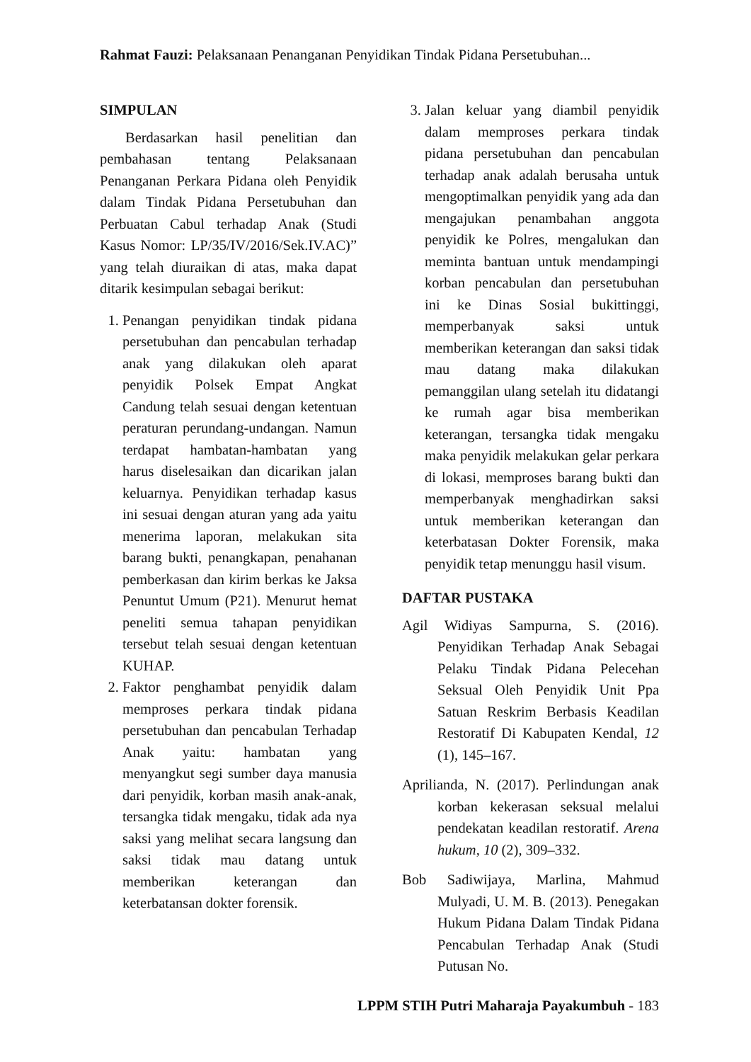Rahmat Fauzi: Pelaksanaan Penanganan Penyidikan Tindak Pidana Persetubuhan...
SIMPULAN
Berdasarkan hasil penelitian dan pembahasan tentang Pelaksanaan Penanganan Perkara Pidana oleh Penyidik dalam Tindak Pidana Persetubuhan dan Perbuatan Cabul terhadap Anak (Studi Kasus Nomor: LP/35/IV/2016/Sek.IV.AC)” yang telah diuraikan di atas, maka dapat ditarik kesimpulan sebagai berikut:
1. Penangan penyidikan tindak pidana persetubuhan dan pencabulan terhadap anak yang dilakukan oleh aparat penyidik Polsek Empat Angkat Candung telah sesuai dengan ketentuan peraturan perundang-undangan. Namun terdapat hambatan-hambatan yang harus diselesaikan dan dicarikan jalan keluarnya. Penyidikan terhadap kasus ini sesuai dengan aturan yang ada yaitu menerima laporan, melakukan sita barang bukti, penangkapan, penahanan pemberkasan dan kirim berkas ke Jaksa Penuntut Umum (P21). Menurut hemat peneliti semua tahapan penyidikan tersebut telah sesuai dengan ketentuan KUHAP.
2. Faktor penghambat penyidik dalam memproses perkara tindak pidana persetubuhan dan pencabulan Terhadap Anak yaitu: hambatan yang menyangkut segi sumber daya manusia dari penyidik, korban masih anak-anak, tersangka tidak mengaku, tidak ada nya saksi yang melihat secara langsung dan saksi tidak mau datang untuk memberikan keterangan dan keterbatansan dokter forensik.
3. Jalan keluar yang diambil penyidik dalam memproses perkara tindak pidana persetubuhan dan pencabulan terhadap anak adalah berusaha untuk mengoptimalkan penyidik yang ada dan mengajukan penambahan anggota penyidik ke Polres, mengalukan dan meminta bantuan untuk mendampingi korban pencabulan dan persetubuhan ini ke Dinas Sosial bukittinggi, memperbanyak saksi untuk memberikan keterangan dan saksi tidak mau datang maka dilakukan pemanggilan ulang setelah itu didatangi ke rumah agar bisa memberikan keterangan, tersangka tidak mengaku maka penyidik melakukan gelar perkara di lokasi, memproses barang bukti dan memperbanyak menghadirkan saksi untuk memberikan keterangan dan keterbatasan Dokter Forensik, maka penyidik tetap menunggu hasil visum.
DAFTAR PUSTAKA
Agil Widiyas Sampurna, S. (2016). Penyidikan Terhadap Anak Sebagai Pelaku Tindak Pidana Pelecehan Seksual Oleh Penyidik Unit Ppa Satuan Reskrim Berbasis Keadilan Restoratif Di Kabupaten Kendal, 12 (1), 145–167.
Aprilianda, N. (2017). Perlindungan anak korban kekerasan seksual melalui pendekatan keadilan restoratif. Arena hukum, 10 (2), 309–332.
Bob Sadiwijaya, Marlina, Mahmud Mulyadi, U. M. B. (2013). Penegakan Hukum Pidana Dalam Tindak Pidana Pencabulan Terhadap Anak (Studi Putusan No.
LPPM STIH Putri Maharaja Payakumbuh - 183